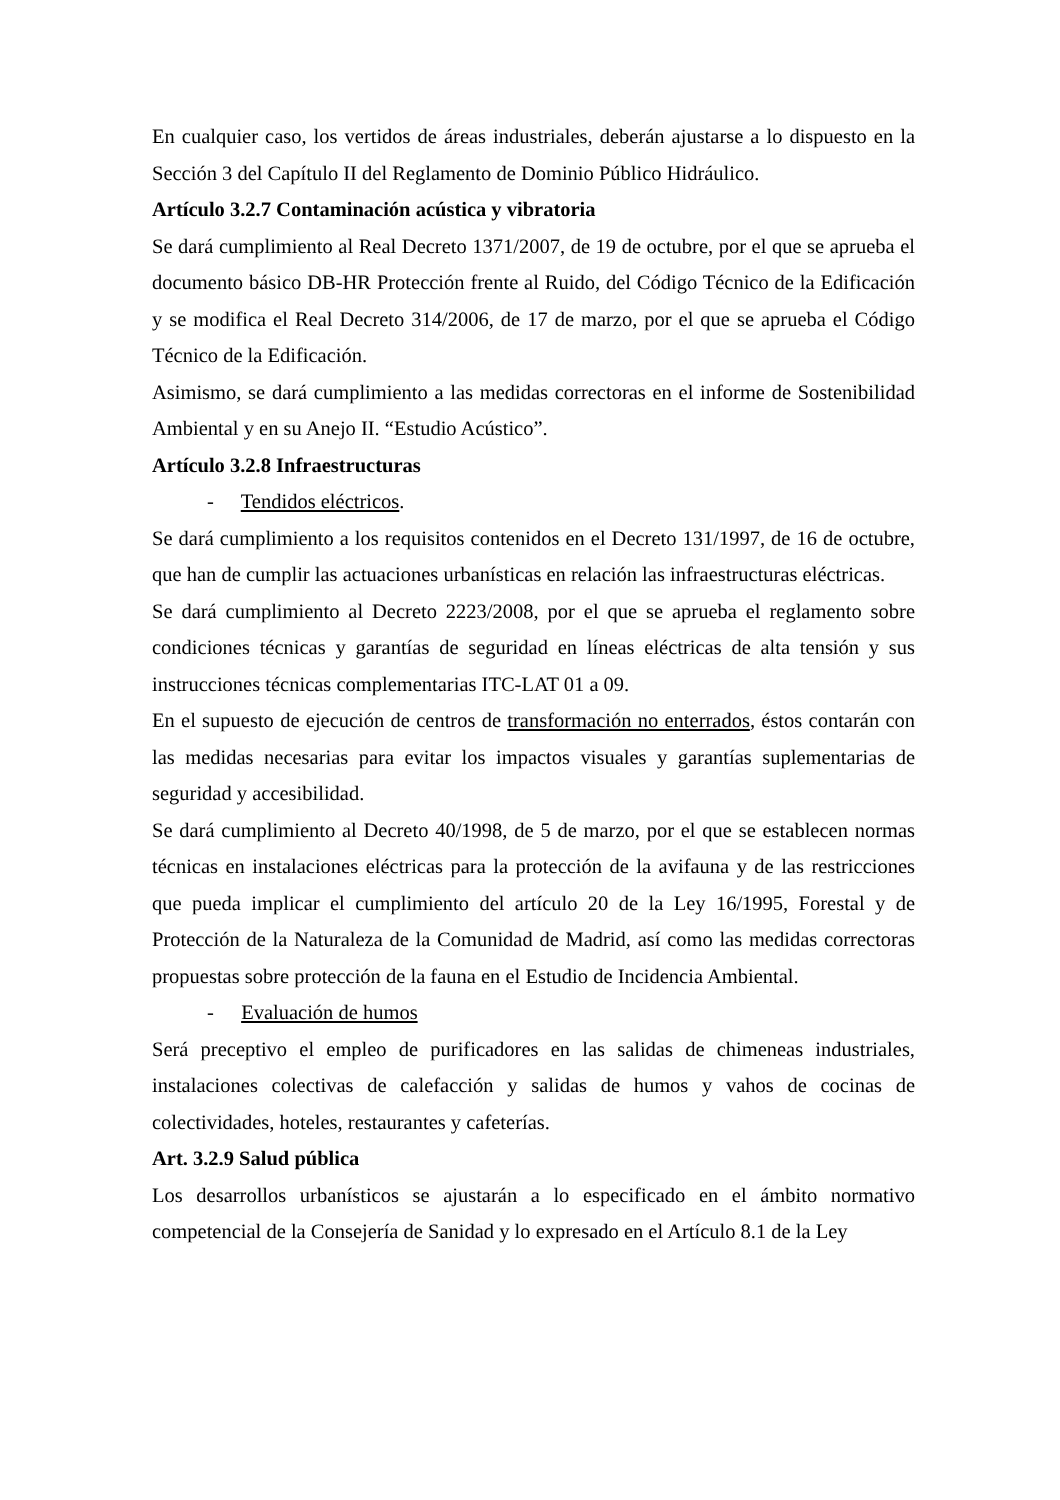En cualquier caso, los vertidos de áreas industriales, deberán ajustarse a lo dispuesto en la Sección 3 del Capítulo II del Reglamento de Dominio Público Hidráulico.
Artículo 3.2.7 Contaminación acústica y vibratoria
Se dará cumplimiento al Real Decreto 1371/2007, de 19 de octubre, por el que se aprueba el documento básico DB-HR Protección frente al Ruido, del Código Técnico de la Edificación y se modifica el Real Decreto 314/2006, de 17 de marzo, por el que se aprueba el Código Técnico de la Edificación.
Asimismo, se dará cumplimiento a las medidas correctoras en el informe de Sostenibilidad Ambiental y en su Anejo II. “Estudio Acústico”.
Artículo 3.2.8 Infraestructuras
- Tendidos eléctricos.
Se dará cumplimiento a los requisitos contenidos en el Decreto 131/1997, de 16 de octubre, que han de cumplir las actuaciones urbanísticas en relación las infraestructuras eléctricas.
Se dará cumplimiento al Decreto 2223/2008, por el que se aprueba el reglamento sobre condiciones técnicas y garantías de seguridad en líneas eléctricas de alta tensión y sus instrucciones técnicas complementarias ITC-LAT 01 a 09.
En el supuesto de ejecución de centros de transformación no enterrados, éstos contarán con las medidas necesarias para evitar los impactos visuales y garantías suplementarias de seguridad y accesibilidad.
Se dará cumplimiento al Decreto 40/1998, de 5 de marzo, por el que se establecen normas técnicas en instalaciones eléctricas para la protección de la avifauna y de las restricciones que pueda implicar el cumplimiento del artículo 20 de la Ley 16/1995, Forestal y de Protección de la Naturaleza de la Comunidad de Madrid, así como las medidas correctoras propuestas sobre protección de la fauna en el Estudio de Incidencia Ambiental.
- Evaluación de humos
Será preceptivo el empleo de purificadores en las salidas de chimeneas industriales, instalaciones colectivas de calefacción y salidas de humos y vahos de cocinas de colectividades, hoteles, restaurantes y cafeterías.
Art. 3.2.9 Salud pública
Los desarrollos urbanísticos se ajustarán a lo especificado en el ámbito normativo competencial de la Consejería de Sanidad y lo expresado en el Artículo 8.1 de la Ley